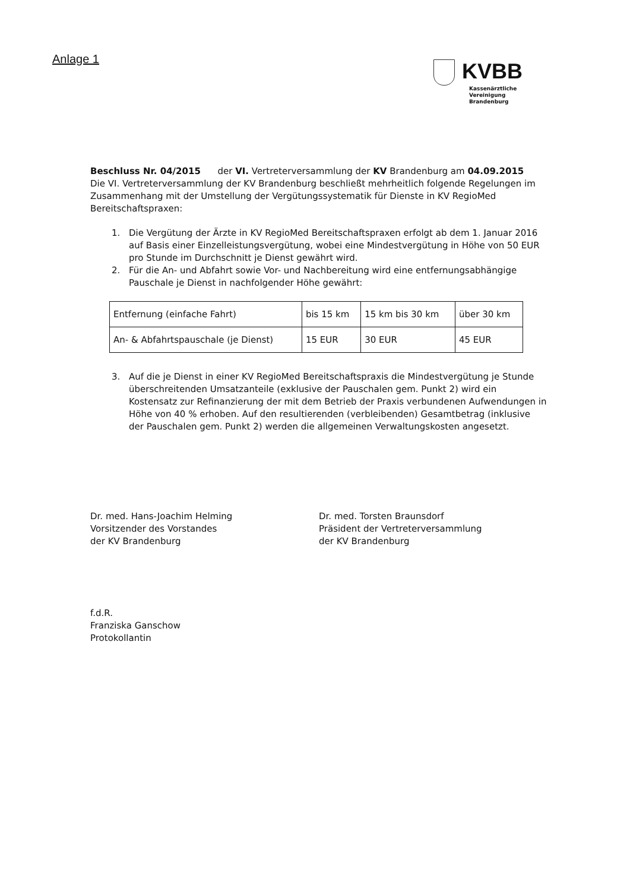Anlage 1
KVBB
Kassenärztliche Vereinigung
Brandenburg
Beschluss Nr. 04/2015 der VI. Vertreterversammlung der KV Brandenburg am 04.09.2015
Die VI. Vertreterversammlung der KV Brandenburg beschließt mehrheitlich folgende Regelungen im Zusammenhang mit der Umstellung der Vergütungssystematik für Dienste in KV RegioMed Bereitschaftspraxen:
1. Die Vergütung der Ärzte in KV RegioMed Bereitschaftspraxen erfolgt ab dem 1. Januar 2016 auf Basis einer Einzelleistungsvergütung, wobei eine Mindestvergütung in Höhe von 50 EUR pro Stunde im Durchschnitt je Dienst gewährt wird.
2. Für die An- und Abfahrt sowie Vor- und Nachbereitung wird eine entfernungsabhängige Pauschale je Dienst in nachfolgender Höhe gewährt:
| Entfernung (einfache Fahrt) | bis 15 km | 15 km bis 30 km | über 30 km |
| An- & Abfahrtspauschale (je Dienst) | 15 EUR | 30 EUR | 45 EUR |
3. Auf die je Dienst in einer KV RegioMed Bereitschaftspraxis die Mindestvergütung je Stunde überschreitenden Umsatzanteile (exklusive der Pauschalen gem. Punkt 2) wird ein Kostensatz zur Refinanzierung der mit dem Betrieb der Praxis verbundenen Aufwendungen in Höhe von 40 % erhoben. Auf den resultierenden (verbleibenden) Gesamtbetrag (inklusive der Pauschalen gem. Punkt 2) werden die allgemeinen Verwaltungskosten angesetzt.
Dr. med. Hans-Joachim Helming
Vorsitzender des Vorstandes
der KV Brandenburg
Dr. med. Torsten Braunsdorf
Präsident der Vertreterversammlung
der KV Brandenburg
f.d.R.
Franziska Ganschow
Protokollantin